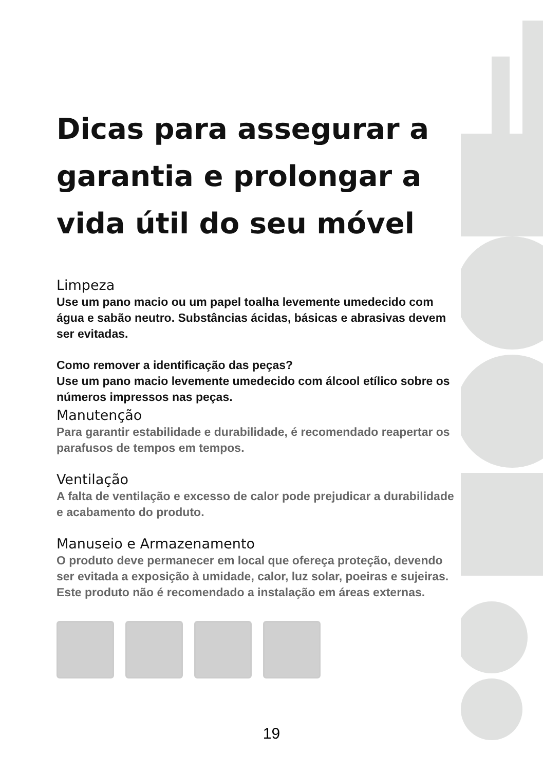Dicas para assegurar a garantia e prolongar a vida útil do seu móvel
Limpeza
Use um pano macio ou um papel toalha levemente umedecido com água e sabão neutro. Substâncias ácidas, básicas e abrasivas devem ser evitadas.
Como remover a identificação das peças?
Use um pano macio levemente umedecido com álcool etílico sobre os números impressos nas peças.
Manutenção
Para garantir estabilidade e durabilidade, é recomendado reapertar os parafusos de tempos em tempos.
Ventilação
A falta de ventilação e excesso de calor pode prejudicar a durabilidade e acabamento do produto.
Manuseio e Armazenamento
O produto deve permanecer em local que ofereça proteção, devendo ser evitada a exposição à umidade, calor, luz solar, poeiras e sujeiras. Este produto não é recomendado a instalação em áreas externas.
19